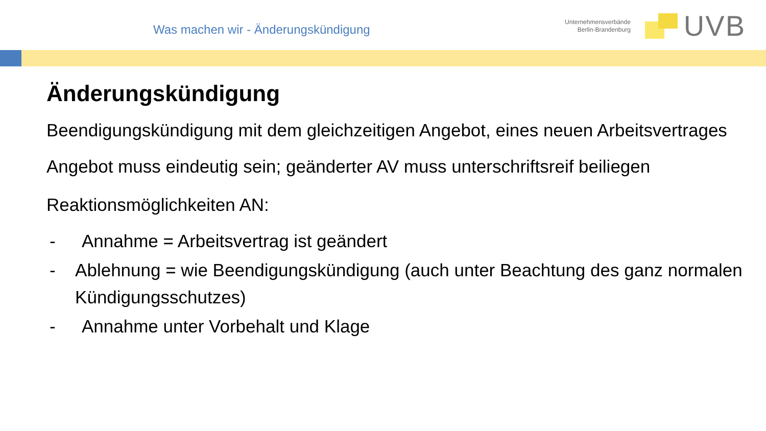Was machen wir - Änderungskündigung
Unternehmensverbände
Berlin-Brandenburg
UVB
Änderungskündigung
Beendigungskündigung mit dem gleichzeitigen Angebot, eines neuen Arbeitsvertrages
Angebot muss eindeutig sein; geänderter AV muss unterschriftsreif beiliegen
Reaktionsmöglichkeiten AN:
- Annahme = Arbeitsvertrag ist geändert
- Ablehnung = wie Beendigungskündigung (auch unter Beachtung des ganz normalen Kündigungsschutzes)
- Annahme unter Vorbehalt und Klage